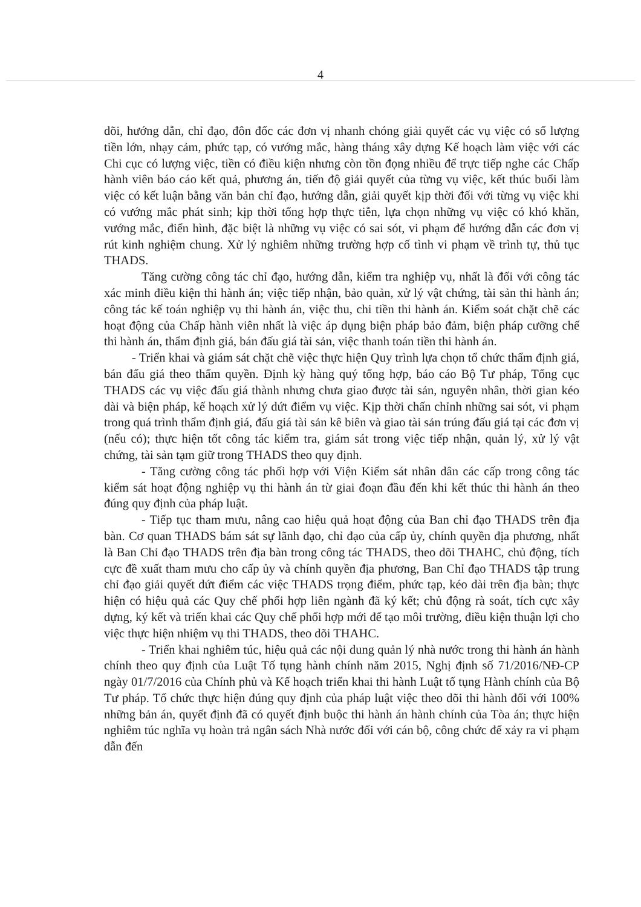4
dõi, hướng dẫn, chỉ đạo, đôn đốc các đơn vị nhanh chóng giải quyết các vụ việc có số lượng tiền lớn, nhạy cảm, phức tạp, có vướng mắc, hàng tháng xây dựng Kế hoạch làm việc với các Chi cục có lượng việc, tiền có điều kiện nhưng còn tồn đọng nhiều để trực tiếp nghe các Chấp hành viên báo cáo kết quả, phương án, tiến độ giải quyết của từng vụ việc, kết thúc buổi làm việc có kết luận bằng văn bản chỉ đạo, hướng dẫn, giải quyết kịp thời đối với từng vụ việc khi có vướng mắc phát sinh; kịp thời tổng hợp thực tiễn, lựa chọn những vụ việc có khó khăn, vướng mắc, điển hình, đặc biệt là những vụ việc có sai sót, vi phạm để hướng dẫn các đơn vị rút kinh nghiệm chung. Xử lý nghiêm những trường hợp cố tình vi phạm về trình tự, thủ tục THADS.
Tăng cường công tác chỉ đạo, hướng dẫn, kiểm tra nghiệp vụ, nhất là đối với công tác xác minh điều kiện thi hành án; việc tiếp nhận, bảo quản, xử lý vật chứng, tài sản thi hành án; công tác kế toán nghiệp vụ thi hành án, việc thu, chi tiền thi hành án. Kiểm soát chặt chẽ các hoạt động của Chấp hành viên nhất là việc áp dụng biện pháp bảo đảm, biện pháp cưỡng chế thi hành án, thẩm định giá, bán đấu giá tài sản, việc thanh toán tiền thi hành án.
- Triển khai và giám sát chặt chẽ việc thực hiện Quy trình lựa chọn tổ chức thẩm định giá, bán đấu giá theo thẩm quyền. Định kỳ hàng quý tổng hợp, báo cáo Bộ Tư pháp, Tổng cục THADS các vụ việc đấu giá thành nhưng chưa giao được tài sản, nguyên nhân, thời gian kéo dài và biện pháp, kế hoạch xử lý dứt điểm vụ việc. Kịp thời chấn chỉnh những sai sót, vi phạm trong quá trình thẩm định giá, đấu giá tài sản kê biên và giao tài sản trúng đấu giá tại các đơn vị (nếu có); thực hiện tốt công tác kiểm tra, giám sát trong việc tiếp nhận, quản lý, xử lý vật chứng, tài sản tạm giữ trong THADS theo quy định.
- Tăng cường công tác phối hợp với Viện Kiểm sát nhân dân các cấp trong công tác kiểm sát hoạt động nghiệp vụ thi hành án từ giai đoạn đầu đến khi kết thúc thi hành án theo đúng quy định của pháp luật.
- Tiếp tục tham mưu, nâng cao hiệu quả hoạt động của Ban chỉ đạo THADS trên địa bàn. Cơ quan THADS bám sát sự lãnh đạo, chỉ đạo của cấp ủy, chính quyền địa phương, nhất là Ban Chỉ đạo THADS trên địa bàn trong công tác THADS, theo dõi THAHC, chủ động, tích cực đề xuất tham mưu cho cấp ủy và chính quyền địa phương, Ban Chỉ đạo THADS tập trung chỉ đạo giải quyết dứt điểm các việc THADS trọng điểm, phức tạp, kéo dài trên địa bàn; thực hiện có hiệu quả các Quy chế phối hợp liên ngành đã ký kết; chủ động rà soát, tích cực xây dựng, ký kết và triển khai các Quy chế phối hợp mới để tạo môi trường, điều kiện thuận lợi cho việc thực hiện nhiệm vụ thi THADS, theo dõi THAHC.
- Triển khai nghiêm túc, hiệu quả các nội dung quản lý nhà nước trong thi hành án hành chính theo quy định của Luật Tố tụng hành chính năm 2015, Nghị định số 71/2016/NĐ-CP ngày 01/7/2016 của Chính phủ và Kế hoạch triển khai thi hành Luật tố tụng Hành chính của Bộ Tư pháp. Tổ chức thực hiện đúng quy định của pháp luật việc theo dõi thi hành đối với 100% những bản án, quyết định đã có quyết định buộc thi hành án hành chính của Tòa án; thực hiện nghiêm túc nghĩa vụ hoàn trả ngân sách Nhà nước đối với cán bộ, công chức để xảy ra vi phạm dẫn đến